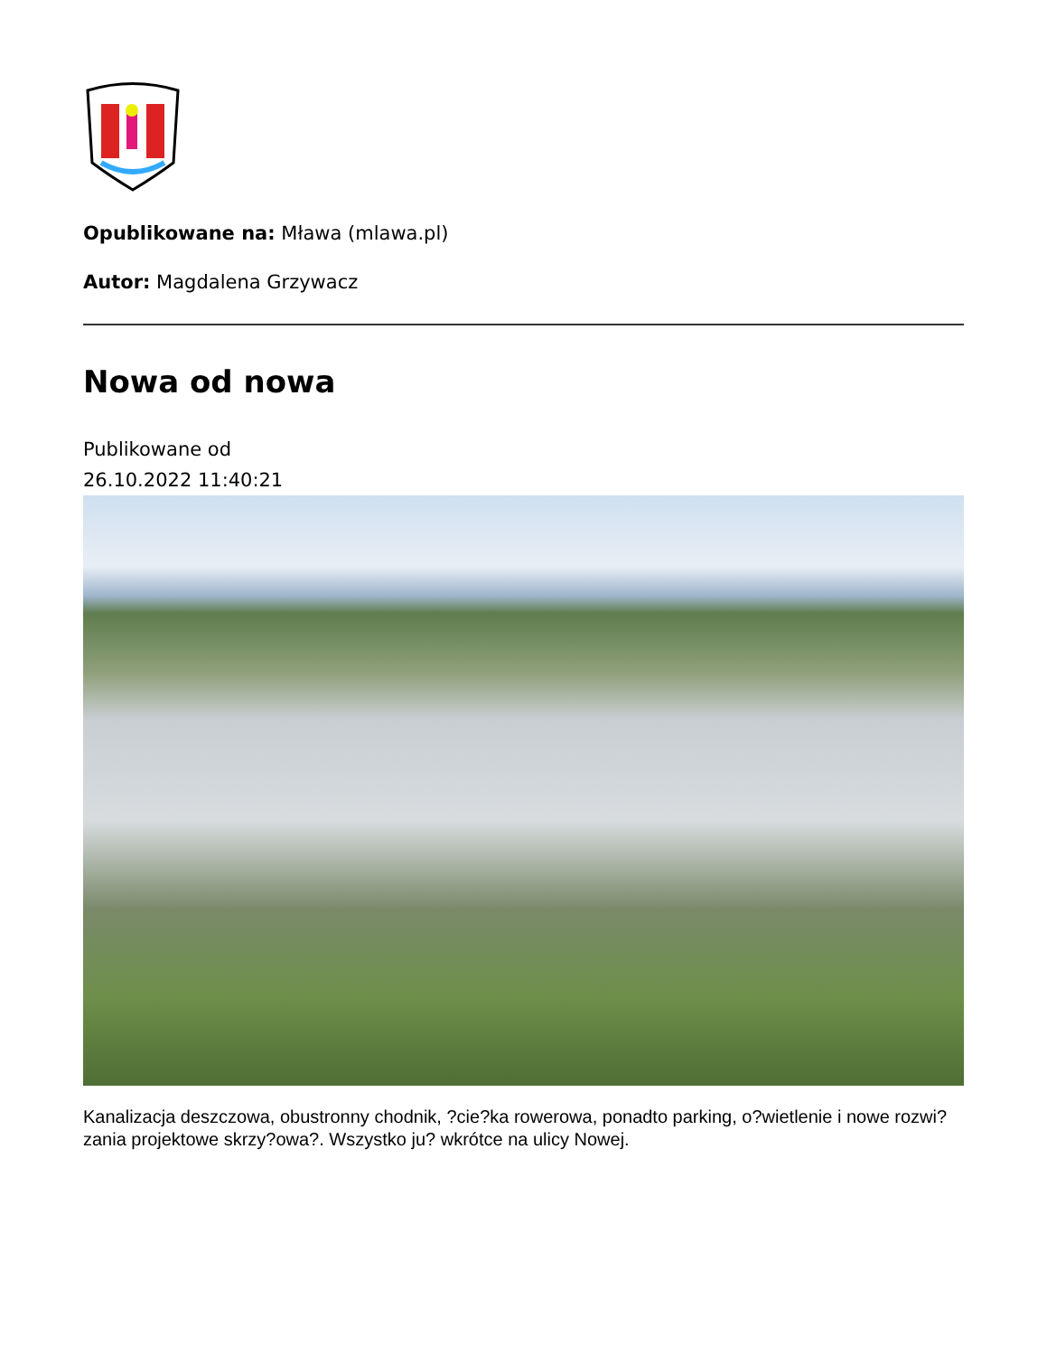Opublikowane na: Mława (mlawa.pl)
Autor: Magdalena Grzywacz
Nowa od nowa
Publikowane od
26.10.2022 11:40:21
Kanalizacja deszczowa, obustronny chodnik, ?cie?ka rowerowa, ponadto parking, o?wietlenie i nowe rozwi?zania projektowe skrzy?owa?. Wszystko ju? wkrótce na ulicy Nowej.